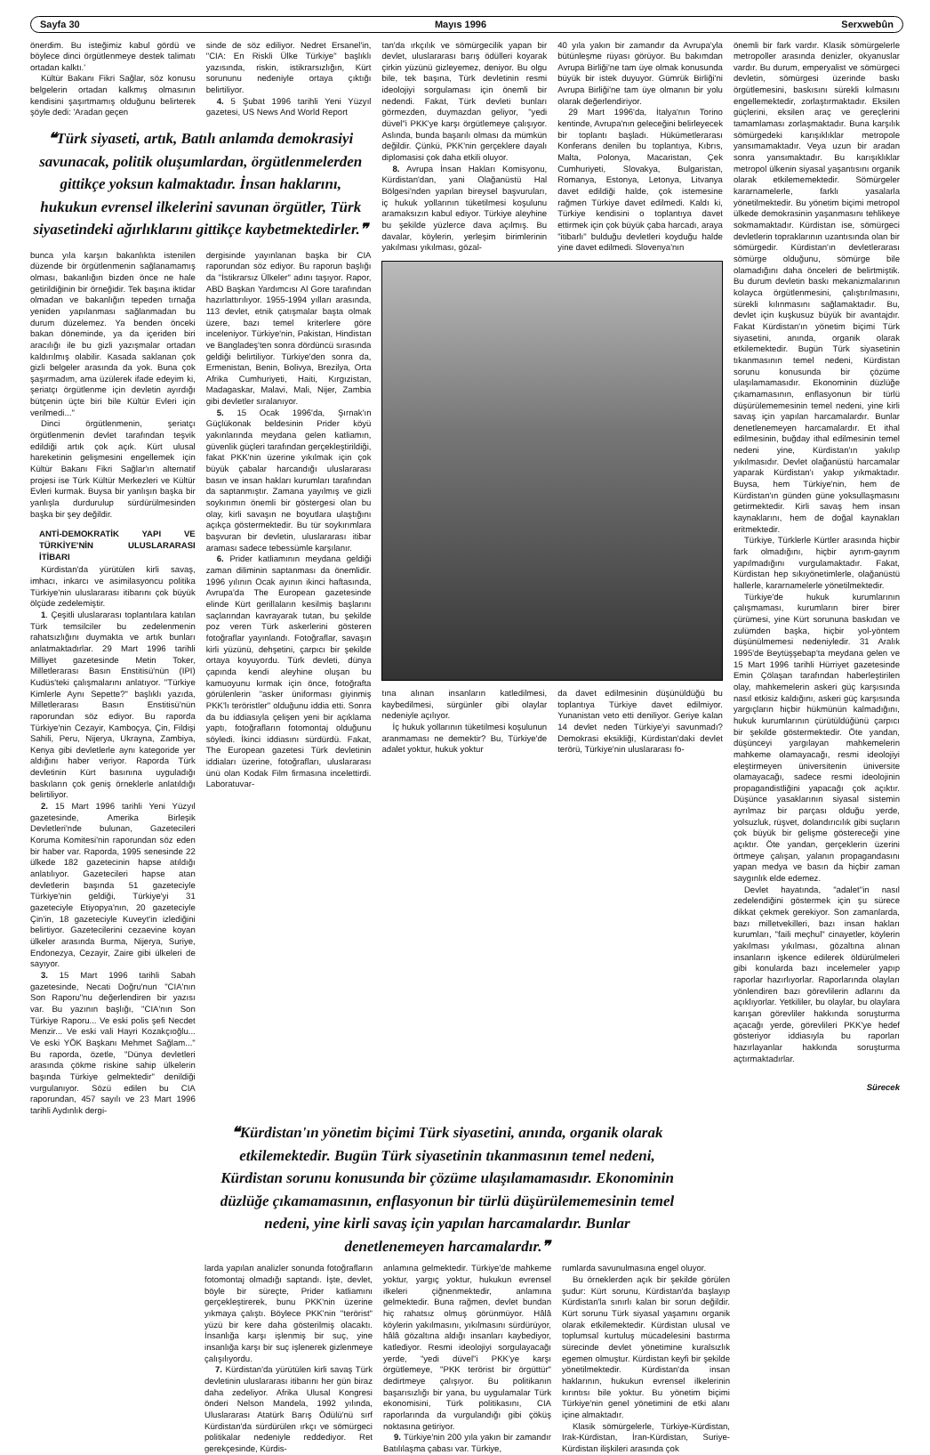Sayfa 30 Mayıs 1996 Serxwebûn
önerdim. Bu isteğimiz kabul gördü ve böylece dinci örgütlenmeye destek talimatı ortadan kalktı.'
Kültür Bakanı Fikri Sağlar, söz konusu belgelerin ortadan kalkmış olmasının kendisini şaşırtmamış olduğunu belirterek şöyle dedi: 'Aradan geçen
sinde de söz ediliyor. Nedret Ersanel'in, "CIA: En Riskli Ülke Türkiye" başlıklı yazısında, riskin, istikrarsızlığın, Kürt sorununu nedeniyle ortaya çıktığı belirtiliyor.
4. 5 Şubat 1996 tarihli Yeni Yüzyıl gazetesi, US News And World Report
❝Türk siyaseti, artık, Batılı anlamda demokrasiyi savunacak, politik oluşumlardan, örgütlenmelerden gittikçe yoksun kalmaktadır. İnsan haklarını, hukukun evrensel ilkelerini savunan örgütler, Türk siyasetindeki ağırlıklarını gittikçe kaybetmektedirler.❞
bunca yıla karşın bakanlıkta istenilen düzende bir örgütlenmenin sağlanamamış olması, bakanlığın bizden önce ne hale getirildiğinin bir örneğidir. Tek başına iktidar olmadan ve bakanlığın tepeden tırnağa yeniden yapılanması sağlanmadan bu durum düzelemez. Ya benden önceki bakan döneminde, ya da içeriden biri aracılığı ile bu gizli yazışmalar ortadan kaldırılmış olabilir. Kasada saklanan çok gizli belgeler arasında da yok. Buna çok şaşırmadım, ama üzülerek ifade edeyim ki, şeriatçı örgütlenme için devletin ayırdığı bütçenin üçte biri bile Kültür Evleri için verilmedi..."
Dinci örgütlenmenin, şeriatçı örgütlenmenin devlet tarafından teşvik edildiği artık çok açık. Kürt ulusal hareketinin gelişmesini engellemek için Kültür Bakanı Fikri Sağlar'ın alternatif projesi ise Türk Kültür Merkezleri ve Kültür Evleri kurmak. Buysa bir yanlışın başka bir yanlışla durdurulup sürdürülmesinden başka bir şey değildir.
ANTİ-DEMOKRATİK YAPI VE TÜRKİYE'NİN ULUSLARARASI İTİBARI
Kürdistan'da yürütülen kirli savaş, imhacı, inkarcı ve asimilasyoncu politika Türkiye'nin uluslararası itibarını çok büyük ölçüde zedelemiştir.
1. Çeşitli uluslararası toplantılara katılan Türk temsilciler bu zedelenmenin rahatsızlığını duymakta ve artık bunları anlatmaktadırlar. 29 Mart 1996 tarihli Milliyet gazetesinde Metin Toker, Milletlerarası Basın Enstitisü'nün (IPI) Kudüs'teki çalışmalarını anlatıyor. "Türkiye Kimlerle Aynı Sepette?" başlıklı yazıda, Milletlerarası Basın Enstitisü'nün raporundan söz ediyor. Bu raporda Türkiye'nin Cezayir, Kamboçya, Çin, Fildişi Sahili, Peru, Nijerya, Ukrayna, Zambiya, Kenya gibi devletlerle aynı kategoride yer aldığını haber veriyor. Raporda Türk devletinin Kürt basınına uyguladığı baskıların çok geniş örneklerle anlatıldığı belirtiliyor.
2. 15 Mart 1996 tarihli Yeni Yüzyıl gazetesinde, Amerika Birleşik Devletleri'nde bulunan, Gazetecileri Koruma Komitesi'nin raporundan söz eden bir haber var. Raporda, 1995 senesinde 22 ülkede 182 gazetecinin hapse atıldığı anlatılıyor. Gazetecileri hapse atan devletlerin başında 51 gazeteciyle Türkiye'nin geldiği, Türkiye'yi 31 gazeteciyle Etiyopya'nın, 20 gazeteciyle Çin'in, 18 gazeteciyle Kuveyt'in izlediğini belirtiyor. Gazetecilerini cezaevine koyan ülkeler arasında Burma, Nijerya, Suriye, Endonezya, Cezayir, Zaire gibi ülkeleri de sayıyor.
3. 15 Mart 1996 tarihli Sabah gazetesinde, Necati Doğru'nun "CIA'nın Son Raporu"nu değerlendiren bir yazısı var. Bu yazının başlığı, "CIA'nın Son Türkiye Raporu... Ve eski polis şefi Necdet Menzir... Ve eski vali Hayri Kozakçıoğlu... Ve eski YÖK Başkanı Mehmet Sağlam..." Bu raporda, özetle, "Dünya devletleri arasında çökme riskine sahip ülkelerin başında Türkiye gelmektedir" denildiği vurgulanıyor. Sözü edilen bu CIA raporundan, 457 sayılı ve 23 Mart 1996 tarihli Aydınlık dergi-
dergisinde yayınlanan başka bir CIA raporundan söz ediyor. Bu raporun başlığı da "İstikrarsız Ülkeler" adını taşıyor. Rapor, ABD Başkan Yardımcısı Al Gore tarafından hazırlattırılıyor. 1955-1994 yılları arasında, 113 devlet, etnik çatışmalar başta olmak üzere, bazı temel kriterlere göre inceleniyor. Türkiye'nin, Pakistan, Hindistan ve Bangladeş'ten sonra dördüncü sırasında geldiği belirtiliyor. Türkiye'den sonra da, Ermenistan, Benin, Bolivya, Brezilya, Orta Afrika Cumhuriyeti, Haiti, Kırgızistan, Madagaskar, Malavi, Mali, Nijer, Zambia gibi devletler sıralanıyor.
5. 15 Ocak 1996'da, Şırnak'ın Güçlükonak beldesinin Prider köyü yakınlarında meydana gelen katliamın, güvenlik güçleri tarafından gerçekleştirildiği, fakat PKK'nin üzerine yıkılmak için çok büyük çabalar harcandığı uluslararası basın ve insan hakları kurumları tarafından da saptanmıştır. Zamana yayılmış ve gizli soykırımın önemli bir göstergesi olan bu olay, kirli savaşın ne boyutlara ulaştığını açıkça göstermektedir. Bu tür soykırımlara başvuran bir devletin, uluslararası itibar araması sadece tebessümle karşılanır.
6. Prider katliamının meydana geldiği zaman diliminin saptanması da önemlidir. 1996 yılının Ocak ayının ikinci haftasında, Avrupa'da The European gazetesinde elinde Kürt gerillaların kesilmiş başlarını saçlarından kavrayarak tutan, bu şekilde poz veren Türk askerlerini gösteren fotoğraflar yayınlandı. Fotoğraflar, savaşın kirli yüzünü, dehşetini, çarpıcı bir şekilde ortaya koyuyordu. Türk devleti, dünya çapında kendi aleyhine oluşan bu kamuoyunu kırmak için önce, fotoğrafta görülenlerin "asker üniforması giyinmiş PKK'lı teröristler" olduğunu iddia etti. Sonra da bu iddiasıyla çelişen yeni bir açıklama yaptı, fotoğrafların fotomontaj olduğunu söyledi. İkinci iddiasını sürdürdü. Fakat, The European gazetesi Türk devletinin iddiaları üzerine, fotoğrafları, uluslararası ünü olan Kodak Film firmasına incelettirdi. Laboratuvar-
tan'da ırkçılık ve sömürgecilik yapan bir devlet, uluslararası barış ödülleri koyarak çirkin yüzünü gizleyemez, deniyor. Bu olgu bile, tek başına, Türk devletinin resmi ideolojiyi sorgulaması için önemli bir nedendi. Fakat, Türk devleti bunları görmezden, duymazdan geliyor, "yedi düvel"i PKK'ye karşı örgütlemeye çalışıyor. Aslında, bunda başarılı olması da mümkün değildir. Çünkü, PKK'nin gerçeklere dayalı diplomasisi çok daha etkili oluyor.
8. Avrupa İnsan Hakları Komisyonu, Kürdistan'dan, yani Olağanüstü Hal Bölgesi'nden yapılan bireysel başvuruları, iç hukuk yollarının tüketilmesi koşulunu aramaksızın kabul ediyor. Türkiye aleyhine bu şekilde yüzlerce dava açılmış. Bu davalar, köylerin, yerleşim birimlerinin yakılması yıkılması, gözal-
40 yıla yakın bir zamandır da Avrupa'yla bütünleşme rüyası görüyor. Bu bakımdan Avrupa Birliği'ne tam üye olmak konusunda büyük bir istek duyuyor. Gümrük Birliği'ni Avrupa Birliği'ne tam üye olmanın bir yolu olarak değerlendiriyor.
29 Mart 1996'da, İtalya'nın Torino kentinde, Avrupa'nın geleceğini belirleyecek bir toplantı başladı. Hükümetlerarası Konferans denilen bu toplantıya, Kıbrıs, Malta, Polonya, Macaristan, Çek Cumhuriyeti, Slovakya, Bulgaristan, Romanya, Estonya, Letonya, Litvanya davet edildiği halde, çok istemesine rağmen Türkiye davet edilmedi. Kaldı ki, Türkiye kendisini o toplantıya davet ettirmek için çok büyük çaba harcadı, araya "itibarlı" bulduğu devletleri koyduğu halde yine davet edilmedi. Slovenya'nın
tına alınan insanların katledilmesi, kaybedilmesi, sürgünler gibi olaylar nedeniyle açılıyor.
İç hukuk yollarının tüketilmesi koşulunun aranmaması ne demektir? Bu, Türkiye'de adalet yoktur, hukuk yoktur
da davet edilmesinin düşünüldüğü bu toplantıya Türkiye davet edilmiyor. Yunanistan veto etti deniliyor. Geriye kalan 14 devlet neden Türkiye'yi savunmadı? Demokrasi eksikliği, Kürdistan'daki devlet terörü, Türkiye'nin uluslararası fo-
önemli bir fark vardır. Klasik sömürgelerle metropoller arasında denizler, okyanuslar vardır. Bu durum, emperyalist ve sömürgeci devletin, sömürgesi üzerinde baskı örgütlemesini, baskısını sürekli kılmasını engellemektedir, zorlaştırmaktadır. Eksilen güçlerini, eksilen araç ve gereçlerini tamamlaması zorlaşmaktadır. Buna karşılık sömürgedeki karışıklıklar metropole yansımamaktadır. Veya uzun bir aradan sonra yansımaktadır. Bu karışıklıklar metropol ülkenin siyasal yaşantısını organik olarak etkilememektedir. Sömürgeler kararnamelerle, farklı yasalarla yönetilmektedir. Bu yönetim biçimi metropol ülkede demokrasinin yaşanmasını tehlikeye sokmamaktadır. Kürdistan ise, sömürgeci devletlerin topraklarının uzantısında olan bir sömürgedir. Kürdistan'ın devletlerarası sömürge olduğunu, sömürge bile olamadığını daha önceleri de belirtmiştik. Bu durum devletin baskı mekanizmalarının kolayca örgütlenmesini, çalıştırılmasını, sürekli kılınmasını sağlamaktadır. Bu, devlet için kuşkusuz büyük bir avantajdır. Fakat Kürdistan'ın yönetim biçimi Türk siyasetini, anında, organik olarak etkilemektedir. Bugün Türk siyasetinin tıkanmasının temel nedeni, Kürdistan sorunu konusunda bir çözüme ulaşılamamasıdır. Ekonominin düzlüğe çıkamamasının, enflasyonun bir türlü düşürülememesinin temel nedeni, yine kirli savaş için yapılan harcamalardır. Bunlar denetlenemeyen harcamalardır. Et ithal edilmesinin, buğday ithal edilmesinin temel nedeni yine, Kürdistan'ın yakılıp yıkılmasıdır. Devlet olağanüstü harcamalar yaparak Kürdistan'ı yakıp yıkmaktadır. Buysa, hem Türkiye'nin, hem de Kürdistan'ın günden güne yoksullaşmasını getirmektedir. Kirli savaş hem insan kaynaklarını, hem de doğal kaynakları eritmektedir.
Türkiye, Türklerle Kürtler arasında hiçbir fark olmadığını, hiçbir ayrım-gayrım yapılmadığını vurgulamaktadır. Fakat, Kürdistan hep sıkıyönetimlerle, olağanüstü hallerle, kararnamelerle yönetilmektedir.
Türkiye'de hukuk kurumlarının çalışmaması, kurumların birer birer çürümesi, yine Kürt sorununa baskıdan ve zulümden başka, hiçbir yol-yöntem düşünülmemesi nedeniyledir. 31 Aralık 1995'de Beytüşşebap'ta meydana gelen ve 15 Mart 1996 tarihli Hürriyet gazetesinde Emin Çölaşan tarafından haberleştirilen olay, mahkemelerin askeri güç karşısında nasıl etkisiz kaldığını, askeri güç karşısında yargıçların hiçbir hükmünün kalmadığını, hukuk kurumlarının çürütüldüğünü çarpıcı bir şekilde göstermektedir. Öte yandan, düşünceyi yargılayan mahkemelerin mahkeme olamayacağı, resmi ideolojiyi eleştirmeyen üniversitenin üniversite olamayacağı, sadece resmi ideolojinin propagandistliğini yapacağı çok açıktır. Düşünce yasaklarının siyasal sistemin ayrılmaz bir parçası olduğu yerde, yolsuzluk, rüşvet, dolandırıcılık gibi suçların çok büyük bir gelişme göstereceği yine açıktır. Öte yandan, gerçeklerin üzerini örtmeye çalışan, yalanın propagandasını yapan medya ve basın da hiçbir zaman saygınlık elde edemez.
Devlet hayatında, "adalet"in nasıl zedelendiğini göstermek için şu sürece dikkat çekmek gerekiyor. Son zamanlarda, bazı milletvekilleri, bazı insan hakları kurumları, "faili meçhul" cinayetler, köylerin yakılması yıkılması, gözaltına alınan insanların işkence edilerek öldürülmeleri gibi konularda bazı incelemeler yapıp raporlar hazırlıyorlar. Raporlarında olayları yönlendiren bazı görevlilerin adlarını da açıklıyorlar. Yetkililer, bu olaylar, bu olaylara karışan görevliler hakkında soruşturma açacağı yerde, görevlileri PKK'ye hedef gösteriyor iddiasıyla bu raporları hazırlayanlar hakkında soruşturma açtırmaktadırlar.
Sürecek
❝Kürdistan'ın yönetim biçimi Türk siyasetini, anında, organik olarak etkilemektedir. Bugün Türk siyasetinin tıkanmasının temel nedeni, Kürdistan sorunu konusunda bir çözüme ulaşılamamasıdır. Ekonominin düzlüğe çıkamamasının, enflasyonun bir türlü düşürülememesinin temel nedeni, yine kirli savaş için yapılan harcamalardır. Bunlar denetlenemeyen harcamalardır.❞
larda yapılan analizler sonunda fotoğrafların fotomontaj olmadığı saptandı. İşte, devlet, böyle bir süreçte, Prider katliamını gerçekleştirerek, bunu PKK'nin üzerine yıkmaya çalıştı. Böylece PKK'nin "terörist" yüzü bir kere daha gösterilmiş olacaktı. İnsanlığa karşı işlenmiş bir suç, yine insanlığa karşı bir suç işlenerek gizlenmeye çalışılıyordu.
7. Kürdistan'da yürütülen kirli savaş Türk devletinin uluslararası itibarını her gün biraz daha zedeliyor. Afrika Ulusal Kongresi önderi Nelson Mandela, 1992 yılında, Uluslararası Atatürk Barış Ödülü'nü sırf Kürdistan'da sürdürülen ırkçı ve sömürgeci politikalar nedeniyle reddediyor. Ret gerekçesinde, Kürdis-
anlamına gelmektedir. Türkiye'de mahkeme yoktur, yargıç yoktur, hukukun evrensel ilkeleri çiğnenmektedir, anlamına gelmektedir. Buna rağmen, devlet bundan hiç rahatsız olmuş görünmüyor. Hâlâ köylerin yakılmasını, yıkılmasını sürdürüyor, hâlâ gözaltına aldığı insanları kaybediyor, katlediyor. Resmi ideolojiyi sorgulayacağı yerde, "yedi düvel"i PKK'ye karşı örgütlemeye, "PKK terörist bir örgüttür" dedirtmeye çalışıyor. Bu politikanın başarısızlığı bir yana, bu uygulamalar Türk ekonomisini, Türk politikasını, CIA raporlarında da vurgulandığı gibi çöküş noktasına getiriyor.
9. Türkiye'nin 200 yıla yakın bir zamandır Batılılaşma çabası var. Türkiye,
rumlarda savunulmasına engel oluyor.
Bu örneklerden açık bir şekilde görülen şudur: Kürt sorunu, Kürdistan'da başlayıp Kürdistan'la sınırlı kalan bir sorun değildir. Kürt sorunu Türk siyasal yaşamını organik olarak etkilemektedir. Kürdistan ulusal ve toplumsal kurtuluş mücadelesini bastırma sürecinde devlet yönetimine kuralsızlık egemen olmuştur. Kürdistan keyfi bir şekilde yönetilmektedir. Kürdistan'da insan haklarının, hukukun evrensel ilkelerinin kırıntısı bile yoktur. Bu yönetim biçimi Türkiye'nin genel yönetimini de etki alanı içine almaktadır.
Klasik sömürgelerle, Türkiye-Kürdistan, Irak-Kürdistan, İran-Kürdistan, Suriye-Kürdistan ilişkileri arasında çok